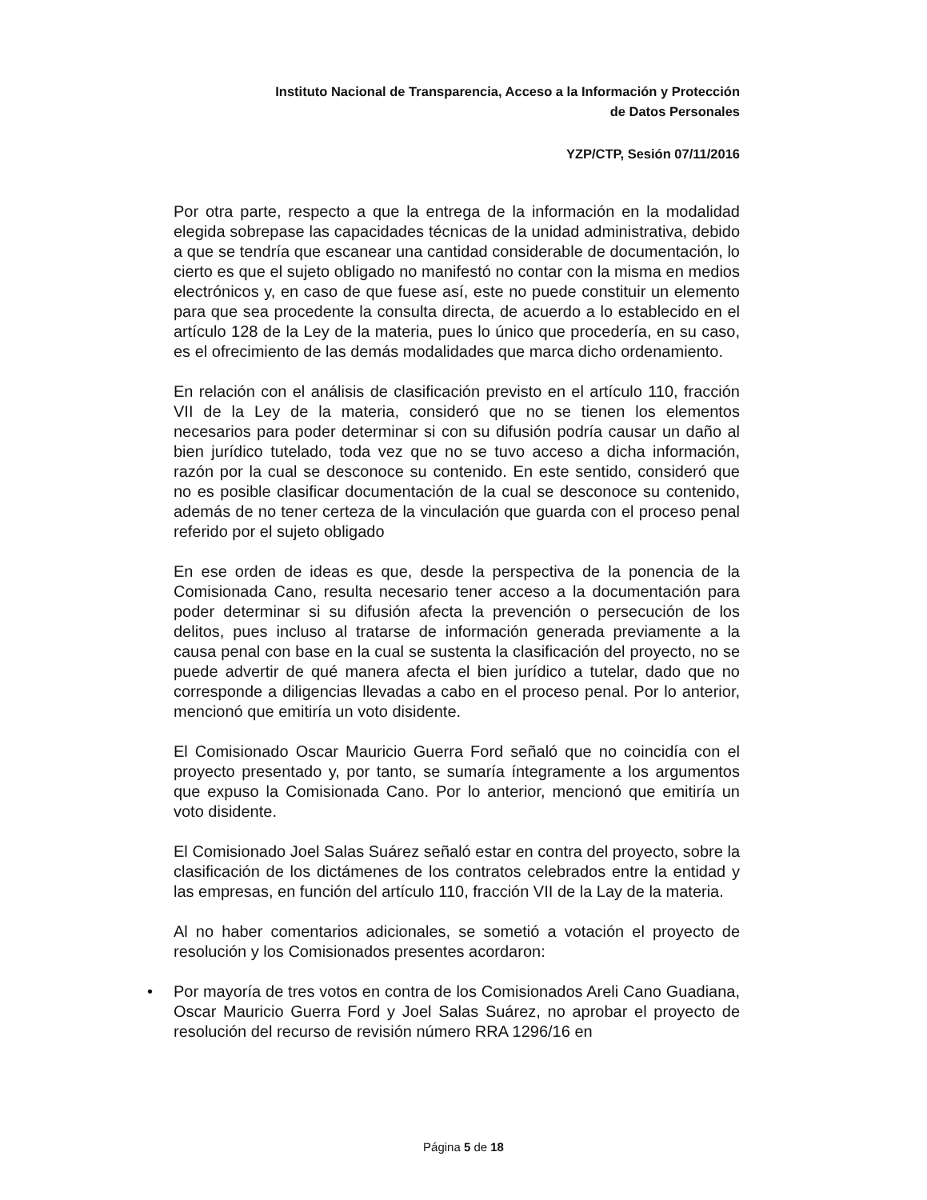Instituto Nacional de Transparencia, Acceso a la Información y Protección
de Datos Personales
YZP/CTP, Sesión 07/11/2016
Por otra parte, respecto a que la entrega de la información en la modalidad elegida sobrepase las capacidades técnicas de la unidad administrativa, debido a que se tendría que escanear una cantidad considerable de documentación, lo cierto es que el sujeto obligado no manifestó no contar con la misma en medios electrónicos y, en caso de que fuese así, este no puede constituir un elemento para que sea procedente la consulta directa, de acuerdo a lo establecido en el artículo 128 de la Ley de la materia, pues lo único que procedería, en su caso, es el ofrecimiento de las demás modalidades que marca dicho ordenamiento.
En relación con el análisis de clasificación previsto en el artículo 110, fracción VII de la Ley de la materia, consideró que no se tienen los elementos necesarios para poder determinar si con su difusión podría causar un daño al bien jurídico tutelado, toda vez que no se tuvo acceso a dicha información, razón por la cual se desconoce su contenido. En este sentido, consideró que no es posible clasificar documentación de la cual se desconoce su contenido, además de no tener certeza de la vinculación que guarda con el proceso penal referido por el sujeto obligado
En ese orden de ideas es que, desde la perspectiva de la ponencia de la Comisionada Cano, resulta necesario tener acceso a la documentación para poder determinar si su difusión afecta la prevención o persecución de los delitos, pues incluso al tratarse de información generada previamente a la causa penal con base en la cual se sustenta la clasificación del proyecto, no se puede advertir de qué manera afecta el bien jurídico a tutelar, dado que no corresponde a diligencias llevadas a cabo en el proceso penal. Por lo anterior, mencionó que emitiría un voto disidente.
El Comisionado Oscar Mauricio Guerra Ford señaló que no coincidía con el proyecto presentado y, por tanto, se sumaría íntegramente a los argumentos que expuso la Comisionada Cano. Por lo anterior, mencionó que emitiría un voto disidente.
El Comisionado Joel Salas Suárez señaló estar en contra del proyecto, sobre la clasificación de los dictámenes de los contratos celebrados entre la entidad y las empresas, en función del artículo 110, fracción VII de la Lay de la materia.
Al no haber comentarios adicionales, se sometió a votación el proyecto de resolución y los Comisionados presentes acordaron:
• Por mayoría de tres votos en contra de los Comisionados Areli Cano Guadiana, Oscar Mauricio Guerra Ford y Joel Salas Suárez, no aprobar el proyecto de resolución del recurso de revisión número RRA 1296/16 en
Página 5 de 18